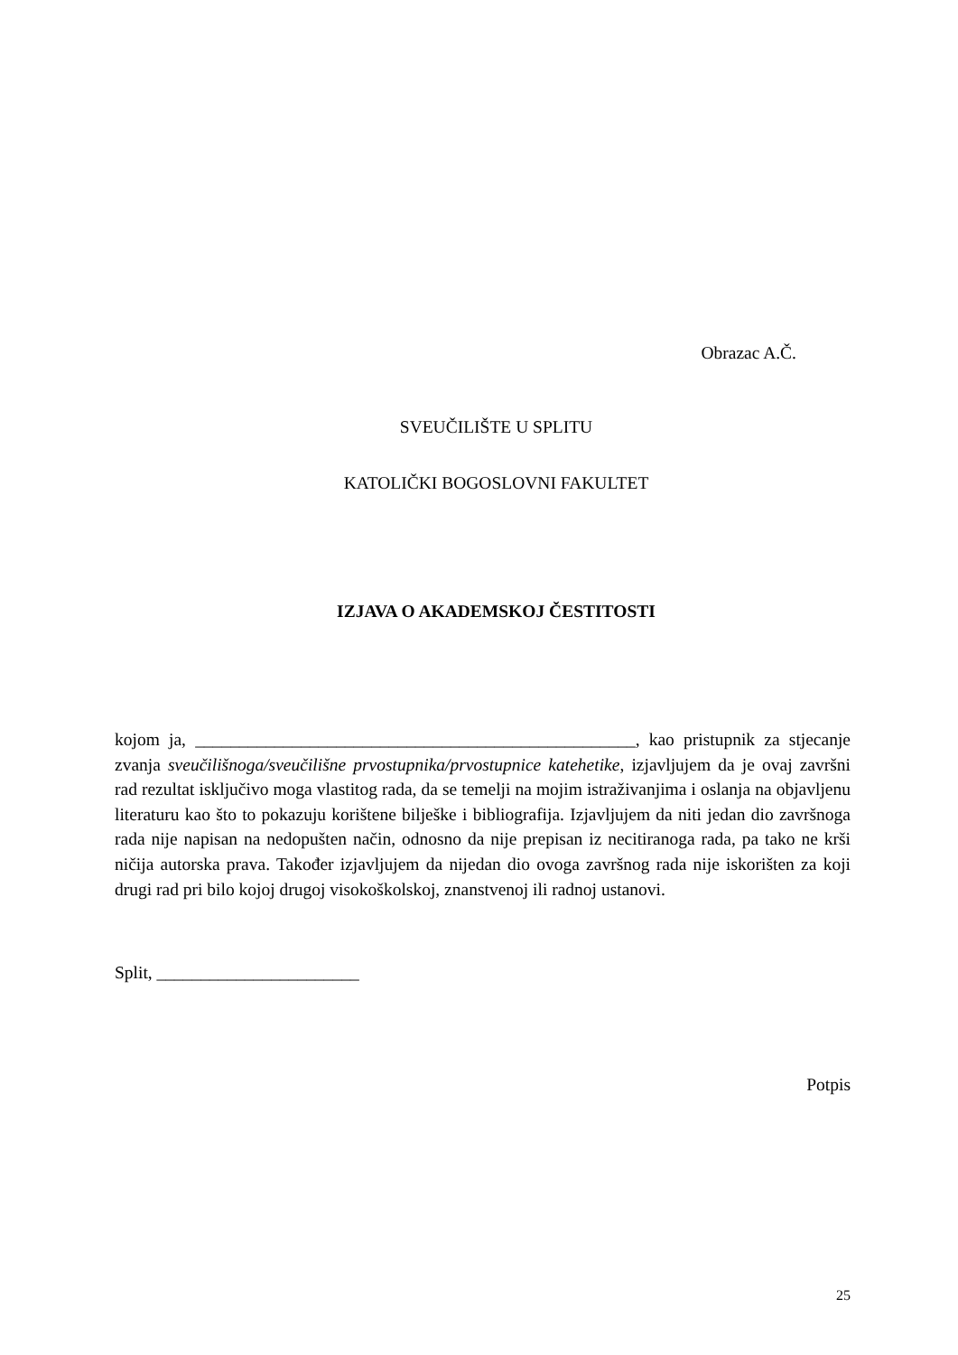Obrazac A.Č.
SVEUČILIŠTE U SPLITU
KATOLIČKI BOGOSLOVNI FAKULTET
IZJAVA O AKADEMSKOJ ČESTITOSTI
kojom ja, __________________________________________________, kao pristupnik za stjecanje zvanja sveučilišnoga/sveučilišne prvostupnika/prvostupnice katehetike, izjavljujem da je ovaj završni rad rezultat isključivo moga vlastitog rada, da se temelji na mojim istraživanjima i oslanja na objavljenu literaturu kao što to pokazuju korištene bilješke i bibliografija. Izjavljujem da niti jedan dio završnoga rada nije napisan na nedopušten način, odnosno da nije prepisan iz necitiranoga rada, pa tako ne krši ničija autorska prava. Također izjavljujem da nijedan dio ovoga završnog rada nije iskorišten za koji drugi rad pri bilo kojoj drugoj visokoškolskoj, znanstvenoj ili radnoj ustanovi.
Split, _______________________
Potpis
25